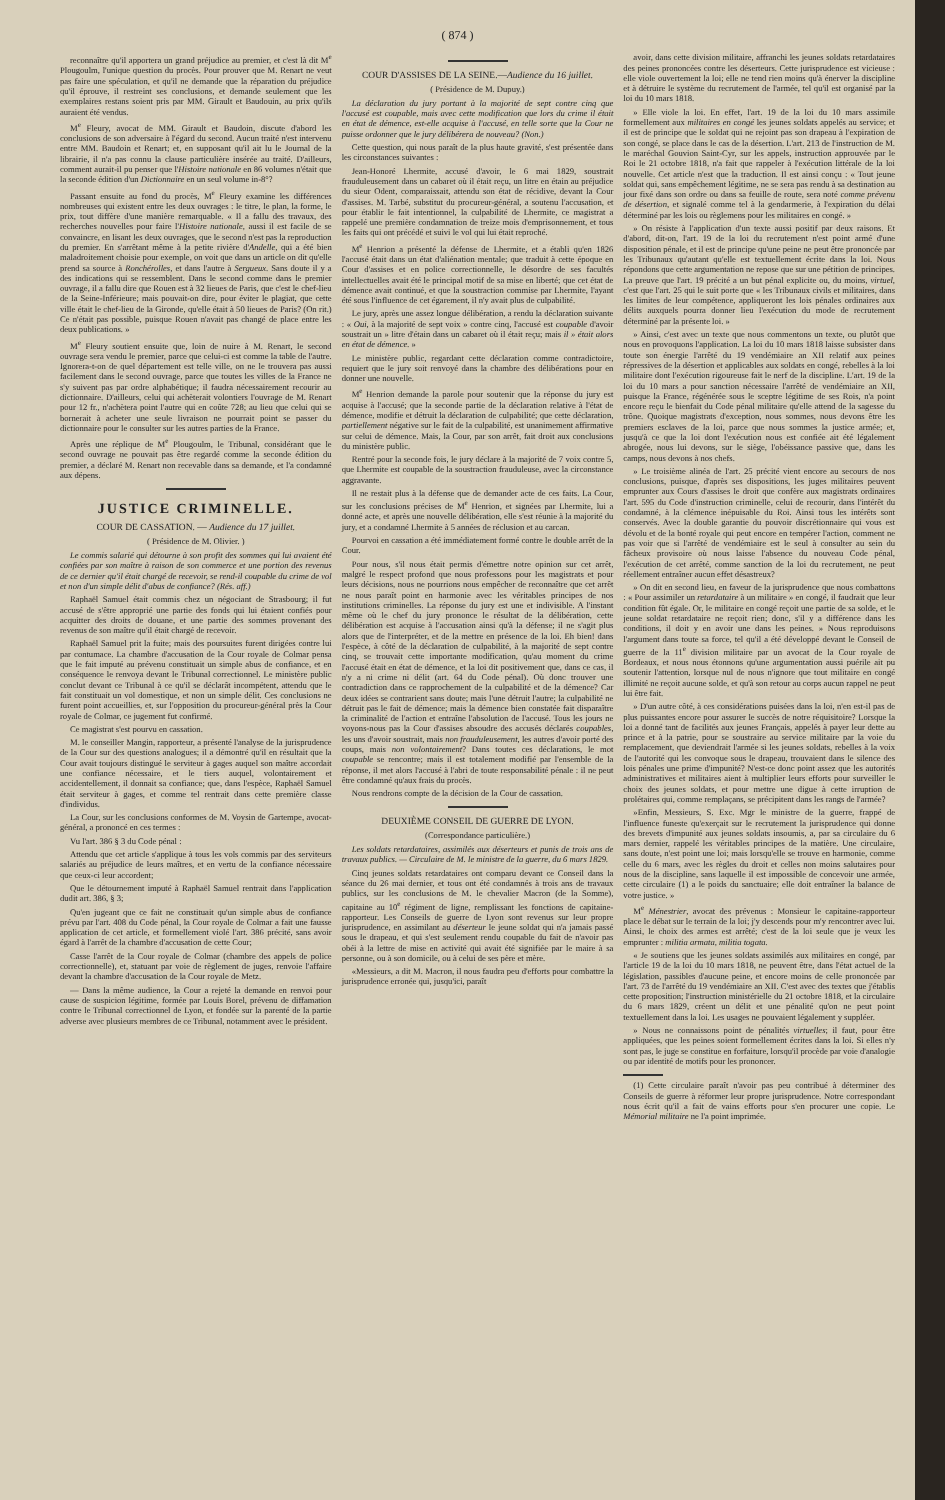( 874 )
reconnaître qu'il apportera un grand préjudice au premier, et c'est là dit M<sup>e</sup> Plougoulm, l'unique question du procès. Pour prouver que M. Renart ne veut pas faire une spéculation, et qu'il ne demande que la réparation du préjudice qu'il éprouve, il restreint ses conclusions, et demande seulement que les exemplaires restans soient pris par MM. Girault et Baudouin, au prix qu'ils auraient été vendus.
M<sup>e</sup> Fleury, avocat de MM. Girault et Baudoin, discute d'abord les conclusions de son adversaire à l'égard du second. Aucun traité n'est intervenu entre MM. Baudoin et Renart; et, en supposant qu'il ait lu le Journal de la librairie, il n'a pas connu la clause particulière insérée au traité. D'ailleurs, comment aurait-il pu penser que l'Histoire nationale en 86 volumes n'était que la seconde édition d'un Dictionnaire en un seul volume in-8°?
Passant ensuite au fond du procès, M<sup>e</sup> Fleury examine les différences nombreuses qui existent entre les deux ouvrages : le titre, le plan, la forme, le prix, tout diffère d'une manière remarquable. « Il a fallu des travaux, des recherches nouvelles pour faire l'Histoire nationale, aussi il est facile de se convaincre, en lisant les deux ouvrages, que le second n'est pas la reproduction du premier. En s'arrêtant même à la petite rivière d'Andelle, qui a été bien maladroitement choisie pour exemple, on voit que dans un article on dit qu'elle prend sa source à Ronchérolles, et dans l'autre à Sergueux. Sans doute il y a des indications qui se ressemblent. Dans le second comme dans le premier ouvrage, il a fallu dire que Rouen est à 32 lieues de Paris, que c'est le chef-lieu de la Seine-Inférieure; mais pouvait-on dire, pour éviter le plagiat, que cette ville était le chef-lieu de la Gironde, qu'elle était à 50 lieues de Paris? (On rit.) Ce n'était pas possible, puisque Rouen n'avait pas changé de place entre les deux publications. »
M<sup>e</sup> Fleury soutient ensuite que, loin de nuire à M. Renart, le second ouvrage sera vendu le premier, parce que celui-ci est comme la table de l'autre. Ignorera-t-on de quel département est telle ville, on ne le trouvera pas aussi facilement dans le second ouvrage, parce que toutes les villes de la France ne s'y suivent pas par ordre alphabétique; il faudra nécessairement recourir au dictionnaire. D'ailleurs, celui qui achèterait volontiers l'ouvrage de M. Renart pour 12 fr., n'achètera point l'autre qui en coûte 728; au lieu que celui qui se bornerait à acheter une seule livraison ne pourrait point se passer du dictionnaire pour le consulter sur les autres parties de la France.
Après une réplique de M<sup>e</sup> Plougoulm, le Tribunal, considérant que le second ouvrage ne pouvait pas être regardé comme la seconde édition du premier, a déclaré M. Renart non recevable dans sa demande, et l'a condamné aux dépens.
JUSTICE CRIMINELLE.
COUR DE CASSATION. — Audience du 17 juillet.
( Présidence de M. Olivier. )
Le commis salarié qui détourne à son profit des sommes qui lui avaient été confiées par son maître à raison de son commerce et une portion des revenus de ce dernier qu'il était chargé de recevoir, se rend-il coupable du crime de vol et non d'un simple délit d'abus de confiance? (Rés. aff.)
Raphaël Samuel était commis chez un négociant de Strasbourg; il fut accusé de s'être approprié une partie des fonds qui lui étaient confiés pour acquitter des droits de douane, et une partie des sommes provenant des revenus de son maître qu'il était chargé de recevoir.
Raphaël Samuel prit la fuite; mais des poursuites furent dirigées contre lui par contumace. La chambre d'accusation de la Cour royale de Colmar pensa que le fait imputé au prévenu constituait un simple abus de confiance, et en conséquence le renvoya devant le Tribunal correctionnel. Le ministère public conclut devant ce Tribunal à ce qu'il se déclarât incompétent, attendu que le fait constituait un vol domestique, et non un simple délit. Ces conclusions ne furent point accueillies, et, sur l'opposition du procureur-général près la Cour royale de Colmar, ce jugement fut confirmé.
Ce magistrat s'est pourvu en cassation.
M. le conseiller Mangin, rapporteur, a présenté l'analyse de la jurisprudence de la Cour sur des questions analogues; il a démontré qu'il en résultait que la Cour avait toujours distingué le serviteur à gages auquel son maître accordait une confiance nécessaire, et le tiers auquel, volontairement et accidentellement, il donnait sa confiance; que, dans l'espèce, Raphaël Samuel était serviteur à gages, et comme tel rentrait dans cette première classe d'individus.
La Cour, sur les conclusions conformes de M. Voysin de Gartempe, avocat-général, a prononcé en ces termes :
Vu l'art. 386 § 3 du Code pénal :
Attendu que cet article s'applique à tous les vols commis par des serviteurs salariés au préjudice de leurs maîtres, et en vertu de la confiance nécessaire que ceux-ci leur accordent;
Que le détournement imputé à Raphaël Samuel rentrait dans l'application dudit art. 386, § 3;
Qu'en jugeant que ce fait ne constituait qu'un simple abus de confiance prévu par l'art. 408 du Code pénal, la Cour royale de Colmar a fait une fausse application de cet article, et formellement violé l'art. 386 précité, sans avoir égard à l'arrêt de la chambre d'accusation de cette Cour;
Casse l'arrêt de la Cour royale de Colmar (chambre des appels de police correctionnelle), et, statuant par voie de règlement de juges, renvoie l'affaire devant la chambre d'accusation de la Cour royale de Metz.
— Dans la même audience, la Cour a rejeté la demande en renvoi pour cause de suspicion légitime, formée par Louis Borel, prévenu de diffamation contre le Tribunal correctionnel de Lyon, et fondée sur la parenté de la partie adverse avec plusieurs membres de ce Tribunal, notamment avec le président.
COUR D'ASSISES DE LA SEINE.—Audience du 16 juillet.
( Présidence de M. Dupuy.)
La déclaration du jury portant à la majorité de sept contre cinq que l'accusé est coupable, mais avec cette modification que lors du crime il était en état de démence, est-elle acquise à l'accusé, en telle sorte que la Cour ne puisse ordonner que le jury délibérera de nouveau? (Non.)
Cette question, qui nous paraît de la plus haute gravité, s'est présentée dans les circonstances suivantes :
Jean-Honoré Lhermite, accusé d'avoir, le 6 mai 1829, soustrait frauduleusement dans un cabaret où il était reçu, un litre en étain au préjudice du sieur Odent, comparaissait, attendu son état de récidive, devant la Cour d'assises. M. Tarbé, substitut du procureur-général, a soutenu l'accusation, et pour établir le fait intentionnel, la culpabilité de Lhermite, ce magistrat a rappelé une première condamnation de treize mois d'emprisonnement, et tous les faits qui ont précédé et suivi le vol qui lui était reproché.
M<sup>e</sup> Henrion a présenté la défense de Lhermite, et a établi qu'en 1826 l'accusé était dans un état d'aliénation mentale; que traduit à cette époque en Cour d'assises et en police correctionnelle, le désordre de ses facultés intellectuelles avait été le principal motif de sa mise en liberté; que cet état de démence avait continué, et que la soustraction commise par Lhermite, l'ayant été sous l'influence de cet égarement, il n'y avait plus de culpabilité.
Le jury, après une assez longue délibération, a rendu la déclaration suivante : « Oui, à la majorité de sept voix » contre cinq, l'accusé est coupable d'avoir soustrait un » litre d'étain dans un cabaret où il était reçu; mais il » était alors en état de démence. »
Le ministère public, regardant cette déclaration comme contradictoire, requiert que le jury soit renvoyé dans la chambre des délibérations pour en donner une nouvelle.
M<sup>e</sup> Henrion demande la parole pour soutenir que la réponse du jury est acquise à l'accusé; que la seconde partie de la déclaration relative à l'état de démence, modifie et détruit la déclaration de culpabilité; que cette déclaration, partiellement négative sur le fait de la culpabilité, est unanimement affirmative sur celui de démence. Mais, la Cour, par son arrêt, fait droit aux conclusions du ministère public.
Rentré pour la seconde fois, le jury déclare à la majorité de 7 voix contre 5, que Lhermite est coupable de la soustraction frauduleuse, avec la circonstance aggravante.
Il ne restait plus à la défense que de demander acte de ces faits. La Cour, sur les conclusions précises de M<sup>e</sup> Henrion, et signées par Lhermite, lui a donné acte, et après une nouvelle délibération, elle s'est réunie à la majorité du jury, et a condamné Lhermite à 5 années de réclusion et au carcan.
Pourvoi en cassation a été immédiatement formé contre le double arrêt de la Cour.
Pour nous, s'il nous était permis d'émettre notre opinion sur cet arrêt, malgré le respect profond que nous professons pour les magistrats et pour leurs décisions, nous ne pourrions nous empêcher de reconnaître que cet arrêt ne nous paraît point en harmonie avec les véritables principes de nos institutions criminelles. La réponse du jury est une et indivisible. A l'instant même où le chef du jury prononce le résultat de la délibération, cette délibération est acquise à l'accusation ainsi qu'à la défense; il ne s'agit plus alors que de l'interpréter, et de la mettre en présence de la loi. Eh bien! dans l'espèce, à côté de la déclaration de culpabilité, à la majorité de sept contre cinq, se trouvait cette importante modification, qu'au moment du crime l'accusé était en état de démence, et la loi dit positivement que, dans ce cas, il n'y a ni crime ni délit (art. 64 du Code pénal). Où donc trouver une contradiction dans ce rapprochement de la culpabilité et de la démence? Car deux idées se contrarient sans doute; mais l'une détruit l'autre; la culpabilité ne détruit pas le fait de démence; mais la démence bien constatée fait disparaître la criminalité de l'action et entraîne l'absolution de l'accusé. Tous les jours ne voyons-nous pas la Cour d'assises absoudre des accusés déclarés coupables, les uns d'avoir soustrait, mais non frauduleusement, les autres d'avoir porté des coups, mais non volontairement? Dans toutes ces déclarations, le mot coupable se rencontre; mais il est totalement modifié par l'ensemble de la réponse, il met alors l'accusé à l'abri de toute responsabilité pénale : il ne peut être condamné qu'aux frais du procès.
Nous rendrons compte de la décision de la Cour de cassation.
DEUXIÈME CONSEIL DE GUERRE DE LYON.
(Correspondance particulière.)
Les soldats retardataires, assimilés aux déserteurs et punis de trois ans de travaux publics. — Circulaire de M. le ministre de la guerre, du 6 mars 1829.
Cinq jeunes soldats retardataires ont comparu devant ce Conseil dans la séance du 26 mai dernier, et tous ont été condamnés à trois ans de travaux publics, sur les conclusions de M. le chevalier Macron (de la Somme), capitaine au 10<sup>e</sup> régiment de ligne, remplissant les fonctions de capitaine-rapporteur. Les Conseils de guerre de Lyon sont revenus sur leur propre jurisprudence, en assimilant au déserteur le jeune soldat qui n'a jamais passé sous le drapeau, et qui s'est seulement rendu coupable du fait de n'avoir pas obéi à la lettre de mise en activité qui avait été signifiée par le maire à sa personne, ou à son domicile, ou à celui de ses père et mère.
«Messieurs, a dit M. Macron, il nous faudra peu d'efforts pour combattre la jurisprudence erronée qui, jusqu'ici, paraît
avoir, dans cette division militaire, affranchi les jeunes soldats retardataires des peines prononcées contre les déserteurs. Cette jurisprudence est vicieuse : elle viole ouvertement la loi; elle ne tend rien moins qu'à énerver la discipline et à détruire le système du recrutement de l'armée, tel qu'il est organisé par la loi du 10 mars 1818.
» Elle viole la loi. En effet, l'art. 19 de la loi du 10 mars assimile formellement aux militaires en congé les jeunes soldats appelés au service; et il est de principe que le soldat qui ne rejoint pas son drapeau à l'expiration de son congé, se place dans le cas de la désertion. L'art. 213 de l'instruction de M. le maréchal Gouvion Saint-Cyr, sur les appels, instruction approuvée par le Roi le 21 octobre 1818, n'a fait que rappeler à l'exécution littérale de la loi nouvelle. Cet article n'est que la traduction. Il est ainsi conçu : « Tout jeune soldat qui, sans empêchement légitime, ne se sera pas rendu à sa destination au jour fixé dans son ordre ou dans sa feuille de route, sera noté comme prévenu de désertion, et signalé comme tel à la gendarmerie, à l'expiration du délai déterminé par les lois ou règlemens pour les militaires en congé. »
» On résiste à l'application d'un texte aussi positif par deux raisons. Et d'abord, dit-on, l'art. 19 de la loi du recrutement n'est point armé d'une disposition pénale, et il est de principe qu'une peine ne peut être prononcée par les Tribunaux qu'autant qu'elle est textuellement écrite dans la loi. Nous répondons que cette argumentation ne repose que sur une pétition de principes. La preuve que l'art. 19 précité a un but pénal explicite ou, du moins, virtuel, c'est que l'art. 25 qui le suit porte que « les Tribunaux civils et militaires, dans les limites de leur compétence, appliqueront les lois pénales ordinaires aux délits auxquels pourra donner lieu l'exécution du mode de recrutement déterminé par la présente loi. »
» Ainsi, c'est avec un texte que nous commentons un texte, ou plutôt que nous en provoquons l'application. La loi du 10 mars 1818 laisse subsister dans toute son énergie l'arrêté du 19 vendémiaire an XII relatif aux peines répressives de la désertion et applicables aux soldats en congé, rebelles à la loi militaire dont l'exécution rigoureuse fait le nerf de la discipline. L'art. 19 de la loi du 10 mars a pour sanction nécessaire l'arrêté de vendémiaire an XII, puisque la France, régénérée sous le sceptre légitime de ses Rois, n'a point encore reçu le bienfait du Code pénal militaire qu'elle attend de la sagesse du trône. Quoique magistrats d'exception, nous sommes, nous devons être les premiers esclaves de la loi, parce que nous sommes la justice armée; et, jusqu'à ce que la loi dont l'exécution nous est confiée ait été légalement abrogée, nous lui devons, sur le siège, l'obéissance passive que, dans les camps, nous devons à nos chefs.
» Le troisième alinéa de l'art. 25 précité vient encore au secours de nos conclusions, puisque, d'après ses dispositions, les juges militaires peuvent emprunter aux Cours d'assises le droit que confère aux magistrats ordinaires l'art. 595 du Code d'instruction criminelle, celui de recourir, dans l'intérêt du condamné, à la clémence inépuisable du Roi. Ainsi tous les intérêts sont conservés. Avec la double garantie du pouvoir discrétionnaire qui vous est dévolu et de la bonté royale qui peut encore en tempérer l'action, comment ne pas voir que si l'arrêté de vendémiaire est le seul à consulter au sein du fâcheux provisoire où nous laisse l'absence du nouveau Code pénal, l'exécution de cet arrêté, comme sanction de la loi du recrutement, ne peut réellement entraîner aucun effet désastreux?
» On dit en second lieu, en faveur de la jurisprudence que nous combattons : « Pour assimiler un retardataire à un militaire » en congé, il faudrait que leur condition fût égale. Or, le militaire en congé reçoit une partie de sa solde, et le jeune soldat retardataire ne reçoit rien; donc, s'il y a différence dans les conditions, il doit y en avoir une dans les peines. » Nous reproduisons l'argument dans toute sa force, tel qu'il a été développé devant le Conseil de guerre de la 11<sup>e</sup> division militaire par un avocat de la Cour royale de Bordeaux, et nous nous étonnons qu'une argumentation aussi puérile ait pu soutenir l'attention, lorsque nul de nous n'ignore que tout militaire en congé illimité ne reçoit aucune solde, et qu'à son retour au corps aucun rappel ne peut lui être fait.
» D'un autre côté, à ces considérations puisées dans la loi, n'en est-il pas de plus puissantes encore pour assurer le succès de notre réquisitoire? Lorsque la loi a donné tant de facilités aux jeunes Français, appelés à payer leur dette au prince et à la patrie, pour se soustraire au service militaire par la voie du remplacement, que deviendrait l'armée si les jeunes soldats, rebelles à la voix de l'autorité qui les convoque sous le drapeau, trouvaient dans le silence des lois pénales une prime d'impunité? N'est-ce donc point assez que les autorités administratives et militaires aient à multiplier leurs efforts pour surveiller le choix des jeunes soldats, et pour mettre une digue à cette irruption de prolétaires qui, comme remplaçans, se précipitent dans les rangs de l'armée?
»Enfin, Messieurs, S. Exc. Mgr le ministre de la guerre, frappé de l'influence funeste qu'exerçait sur le recrutement la jurisprudence qui donne des brevets d'impunité aux jeunes soldats insoumis, a, par sa circulaire du 6 mars dernier, rappelé les véritables principes de la matière. Une circulaire, sans doute, n'est point une loi; mais lorsqu'elle se trouve en harmonie, comme celle du 6 mars, avec les règles du droit et celles non moins salutaires pour nous de la discipline, sans laquelle il est impossible de concevoir une armée, cette circulaire (1) a le poids du sanctuaire; elle doit entraîner la balance de votre justice. »
M<sup>e</sup> Ménestrier, avocat des prévenus : Monsieur le capitaine-rapporteur place le débat sur le terrain de la loi; j'y descends pour m'y rencontrer avec lui. Ainsi, le choix des armes est arrêté; c'est de la loi seule que je veux les emprunter : militia armata, militia togata.
« Je soutiens que les jeunes soldats assimilés aux militaires en congé, par l'article 19 de la loi du 10 mars 1818, ne peuvent être, dans l'état actuel de la législation, passibles d'aucune peine, et encore moins de celle prononcée par l'art. 73 de l'arrêté du 19 vendémiaire an XII. C'est avec des textes que j'établis cette proposition; l'instruction ministérielle du 21 octobre 1818, et la circulaire du 6 mars 1829, créent un délit et une pénalité qu'on ne peut point textuellement dans la loi. Les usages ne pouvaient légalement y suppléer.
» Nous ne connaissons point de pénalités virtuelles; il faut, pour être appliquées, que les peines soient formellement écrites dans la loi. Si elles n'y sont pas, le juge se constitue en forfaiture, lorsqu'il procède par voie d'analogie ou par identité de motifs pour les prononcer.
(1) Cette circulaire paraît n'avoir pas peu contribué à déterminer des Conseils de guerre à réformer leur propre jurisprudence. Notre correspondant nous écrit qu'il a fait de vains efforts pour s'en procurer une copie. Le Mémorial militaire ne l'a point imprimée.